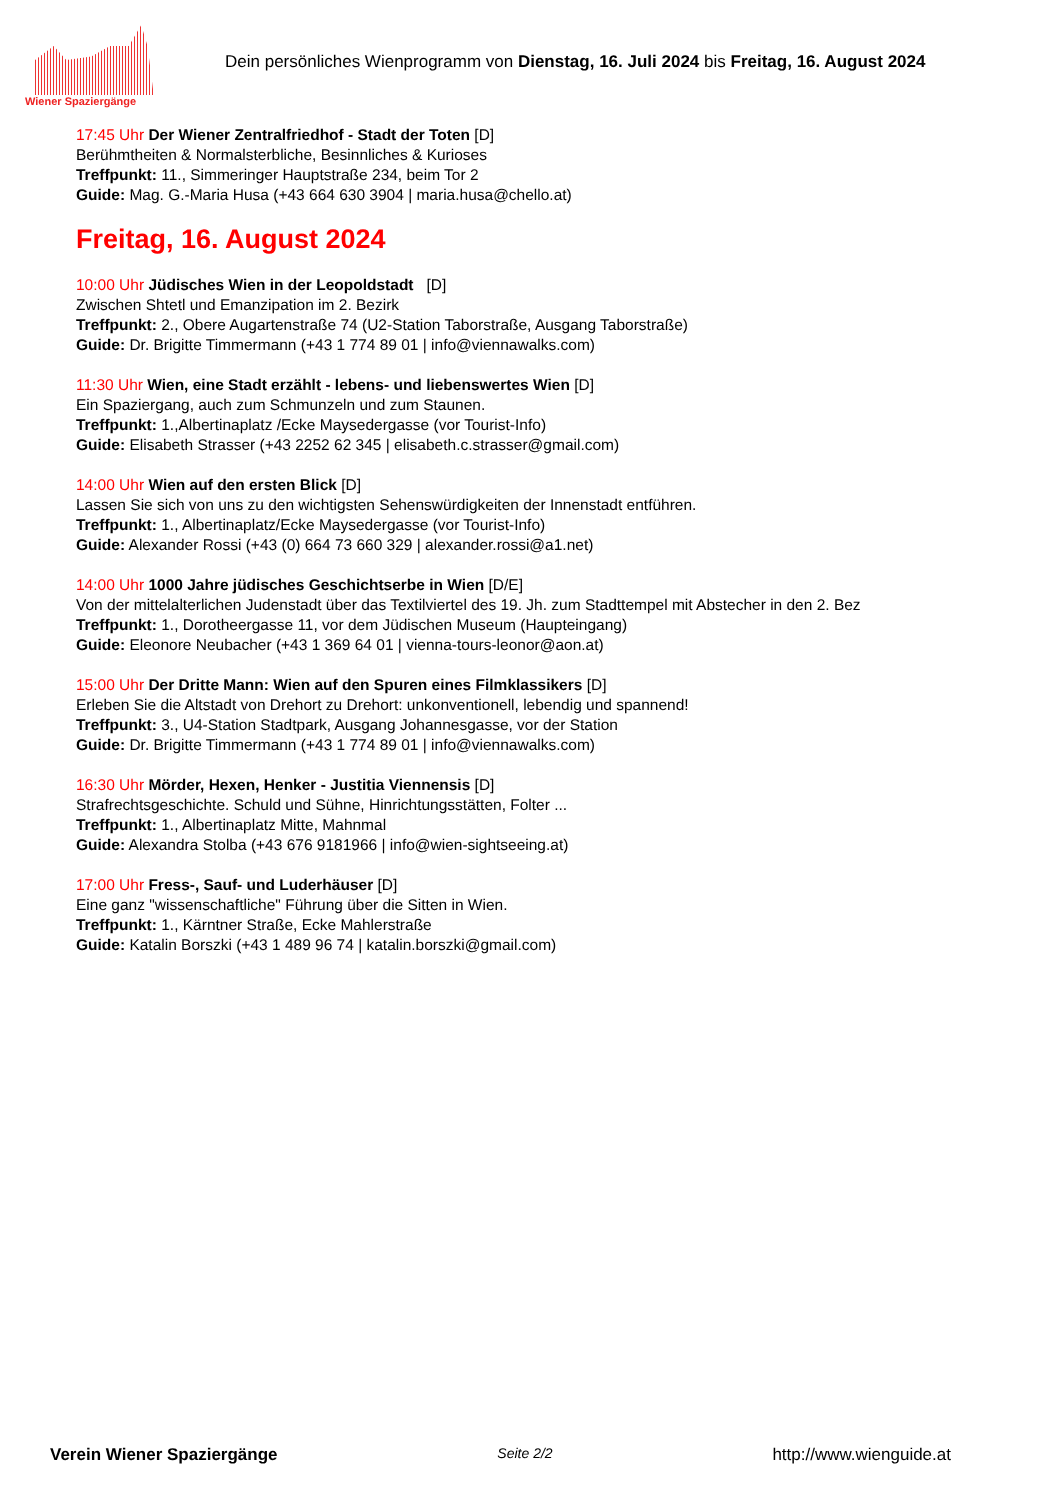Wiener Spaziergänge
Dein persönliches Wienprogramm von Dienstag, 16. Juli 2024 bis Freitag, 16. August 2024
17:45 Uhr Der Wiener Zentralfriedhof - Stadt der Toten [D]
Berühmtheiten & Normalsterbliche, Besinnliches & Kurioses
Treffpunkt: 11., Simmeringer Hauptstraße 234, beim Tor 2
Guide: Mag. G.-Maria Husa (+43 664 630 3904 | maria.husa@chello.at)
Freitag, 16. August 2024
10:00 Uhr Jüdisches Wien in der Leopoldstadt [D]
Zwischen Shtetl und Emanzipation im 2. Bezirk
Treffpunkt: 2., Obere Augartenstraße 74 (U2-Station Taborstraße, Ausgang Taborstraße)
Guide: Dr. Brigitte Timmermann (+43 1 774 89 01 | info@viennawalks.com)
11:30 Uhr Wien, eine Stadt erzählt - lebens- und liebenswertes Wien [D]
Ein Spaziergang, auch zum Schmunzeln und zum Staunen.
Treffpunkt: 1.,Albertinaplatz /Ecke Maysedergasse (vor Tourist-Info)
Guide: Elisabeth Strasser (+43 2252 62 345 | elisabeth.c.strasser@gmail.com)
14:00 Uhr Wien auf den ersten Blick [D]
Lassen Sie sich von uns zu den wichtigsten Sehenswürdigkeiten der Innenstadt entführen.
Treffpunkt: 1., Albertinaplatz/Ecke Maysedergasse (vor Tourist-Info)
Guide: Alexander Rossi (+43 (0) 664 73 660 329 | alexander.rossi@a1.net)
14:00 Uhr 1000 Jahre jüdisches Geschichtserbe in Wien [D/E]
Von der mittelalterlichen Judenstadt über das Textilviertel des 19. Jh. zum Stadttempel mit Abstecher in den 2. Bez
Treffpunkt: 1., Dorotheergasse 11, vor dem Jüdischen Museum (Haupteingang)
Guide: Eleonore Neubacher (+43 1 369 64 01 | vienna-tours-leonor@aon.at)
15:00 Uhr Der Dritte Mann: Wien auf den Spuren eines Filmklassikers [D]
Erleben Sie die Altstadt von Drehort zu Drehort: unkonventionell, lebendig und spannend!
Treffpunkt: 3., U4-Station Stadtpark, Ausgang Johannesgasse, vor der Station
Guide: Dr. Brigitte Timmermann (+43 1 774 89 01 | info@viennawalks.com)
16:30 Uhr Mörder, Hexen, Henker - Justitia Viennensis [D]
Strafrechtsgeschichte. Schuld und Sühne, Hinrichtungsstätten, Folter ...
Treffpunkt: 1., Albertinaplatz Mitte, Mahnmal
Guide: Alexandra Stolba (+43 676 9181966 | info@wien-sightseeing.at)
17:00 Uhr Fress-, Sauf- und Luderhäuser [D]
Eine ganz "wissenschaftliche" Führung über die Sitten in Wien.
Treffpunkt: 1., Kärntner Straße, Ecke Mahlerstraße
Guide: Katalin Borszki (+43 1 489 96 74 | katalin.borszki@gmail.com)
Verein Wiener Spaziergänge Seite 2/2 http://www.wienguide.at